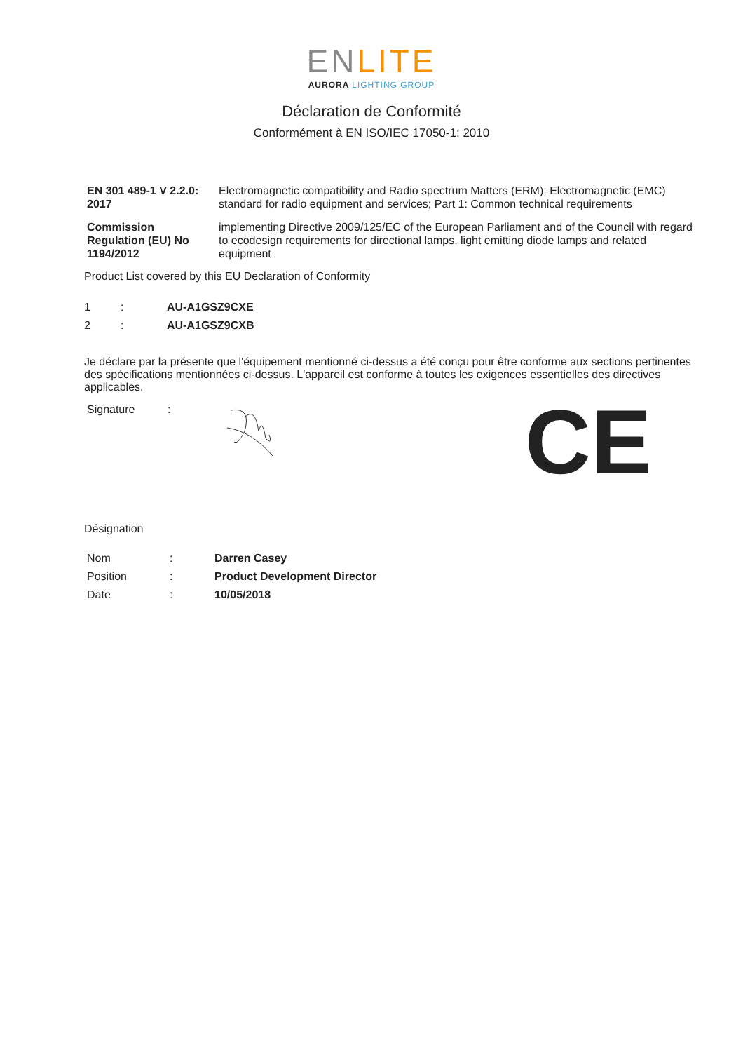ENLITE
AURORA LIGHTING GROUP
Déclaration de Conformité
Conformément à EN ISO/IEC 17050-1: 2010
| EN 301 489-1 V 2.2.0: 2017 | Electromagnetic compatibility and Radio spectrum Matters (ERM); Electromagnetic (EMC) standard for radio equipment and services; Part 1: Common technical requirements |
| Commission Regulation (EU) No 1194/2012 | implementing Directive 2009/125/EC of the European Parliament and of the Council with regard to ecodesign requirements for directional lamps, light emitting diode lamps and related equipment |
Product List covered by this EU Declaration of Conformity
| 1 | : | AU-A1GSZ9CXE |
| 2 | : | AU-A1GSZ9CXB |
Je déclare par la présente que l'équipement mentionné ci-dessus a été conçu pour être conforme aux sections pertinentes des spécifications mentionnées ci-dessus. L'appareil est conforme à toutes les exigences essentielles des directives applicables.
Signature :
CE
Désignation
| Nom | : | Darren Casey |
| Position | : | Product Development Director |
| Date | : | 10/05/2018 |